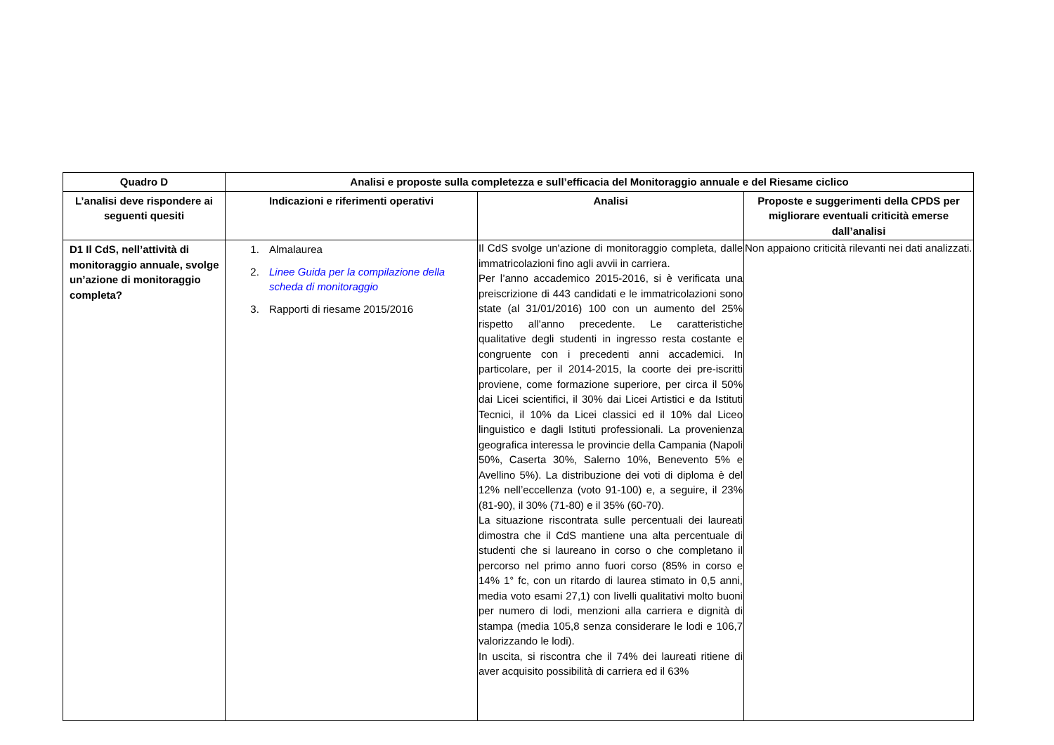| Quadro D | Analisi e proposte sulla completezza e sull’efficacia del Monitoraggio annuale e del Riesame ciclico | | |
| --- | --- | --- | --- |
| L’analisi deve rispondere ai seguenti quesiti | Indicazioni e riferimenti operativi | Analisi | Proposte e suggerimenti della CPDS per migliorare eventuali criticità emerse dall’analisi |
| D1 Il CdS, nell’attività di monitoraggio annuale, svolge un’azione di monitoraggio completa? | 1. Almalaurea 2. Linee Guida per la compilazione della scheda di monitoraggio 3. Rapporti di riesame 2015/2016 | Il CdS svolge un'azione di monitoraggio completa, dalle immatricolazioni fino agli avvii in carriera. Per l’anno accademico 2015-2016, si è verificata una preiscrizione di 443 candidati e le immatricolazioni sono state (al 31/01/2016) 100 con un aumento del 25% rispetto all'anno precedente. Le caratteristiche qualitative degli studenti in ingresso resta costante e congruente con i precedenti anni accademici. In particolare, per il 2014-2015, la coorte dei pre-iscritti proviene, come formazione superiore, per circa il 50% dai Licei scientifici, il 30% dai Licei Artistici e da Istituti Tecnici, il 10% da Licei classici ed il 10% dal Liceo linguistico e dagli Istituti professionali. La provenienza geografica interessa le provincie della Campania (Napoli 50%, Caserta 30%, Salerno 10%, Benevento 5% e Avellino 5%). La distribuzione dei voti di diploma è del 12% nell’eccellenza (voto 91-100) e, a seguire, il 23% (81-90), il 30% (71-80) e il 35% (60-70). La situazione riscontrata sulle percentuali dei laureati dimostra che il CdS mantiene una alta percentuale di studenti che si laureano in corso o che completano il percorso nel primo anno fuori corso (85% in corso e 14% 1° fc, con un ritardo di laurea stimato in 0,5 anni, media voto esami 27,1) con livelli qualitativi molto buoni per numero di lodi, menzioni alla carriera e dignità di stampa (media 105,8 senza considerare le lodi e 106,7 valorizzando le lodi). In uscita, si riscontra che il 74% dei laureati ritiene di aver acquisito possibilità di carriera ed il 63% | Non appaiono criticità rilevanti nei dati analizzati. |